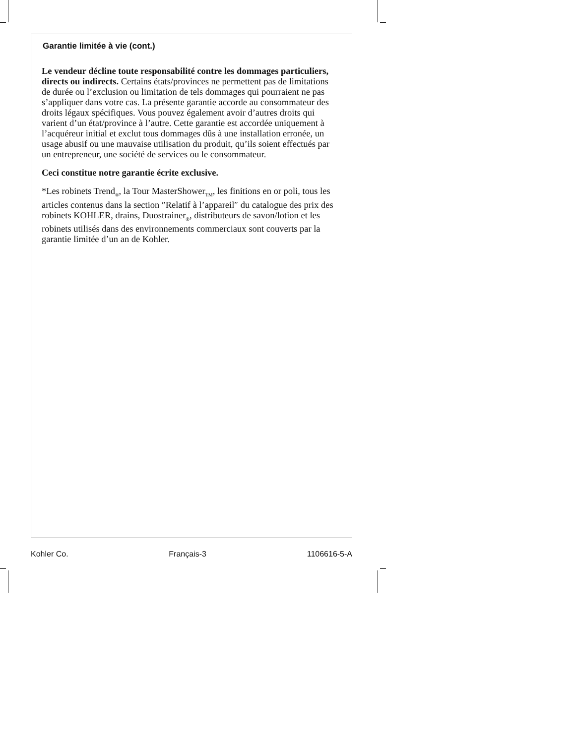Garantie limitée à vie (cont.)
Le vendeur décline toute responsabilité contre les dommages particuliers, directs ou indirects. Certains états/provinces ne permettent pas de limitations de durée ou l’exclusion ou limitation de tels dommages qui pourraient ne pas s’appliquer dans votre cas. La présente garantie accorde au consommateur des droits légaux spécifiques. Vous pouvez également avoir d’autres droits qui varient d’un état/province à l’autre. Cette garantie est accordée uniquement à l’acquéreur initial et exclut tous dommages dûs à une installation erronée, un usage abusif ou une mauvaise utilisation du produit, qu’ils soient effectués par un entrepreneur, une société de services ou le consommateur.
Ceci constitue notre garantie écrite exclusive.
*Les robinets Trend<sub>®</sub>, la Tour MasterShower<sub>TM</sub>, les finitions en or poli, tous les articles contenus dans la section ″Relatif à l’appareil″ du catalogue des prix des robinets KOHLER, drains, Duostrainer<sub>®</sub>, distributeurs de savon/lotion et les robinets utilisés dans des environnements commerciaux sont couverts par la garantie limitée d’un an de Kohler.
Kohler Co. Français-3 1106616-5-A